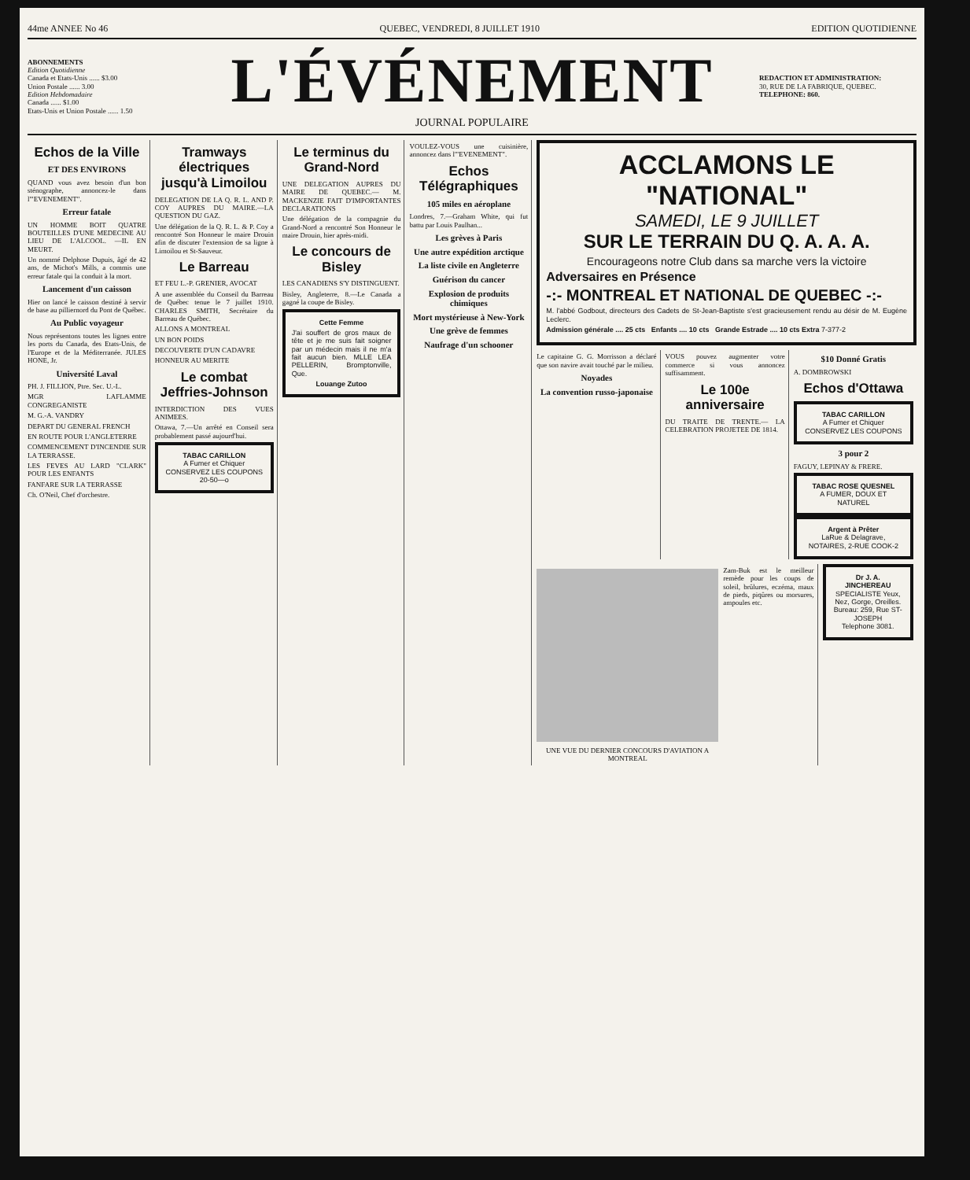44me ANNEE No 46 QUEBEC, VENDREDI, 8 JUILLET 1910 EDITION QUOTIDIENNE
ABONNEMENTS
Edition Quotidienne
Canada et Etats-Unis ...... $3.00
Union Postale ...... 3.00
Edition Hebdomadaire
Canada ...... $1.00
Etats-Unis et Union Postale ...... 1.50
L'ÉVÉNEMENT
JOURNAL POPULAIRE
REDACTION ET ADMINISTRATION:
30, RUE DE LA FABRIQUE, QUEBEC.
TELEPHONE: 860.
Echos de la Ville
ET DES ENVIRONS
QUAND vous avez besoin d'un bon sténographe, annoncez-le dans l'"EVENEMENT".
Erreur fatale
UN HOMME BOIT QUATRE BOUTEILLES D'UNE MEDECINE AU LIEU DE L'ALCOOL. —IL EN MEURT.
Un nommé Delphose Dupuis, âgé de 42 ans, de Michot's Mills, a commis une erreur fatale qui la conduit à la mort.
Lancement d'un caisson
Hier on lancé le caisson destiné à servir de base au pilliernord du Pont de Québec.
Au Public voyageur
Nous représentons toutes les lignes entre les ports du Canada, des Etats-Unis, de l'Europe et de la Méditerranée. JULES HONE, Jr.
Université Laval
PH. J. FILLION, Ptre. Sec. U.-L.
MGR LAFLAMME CONGREGANISTE
M. G.-A. VANDRY
DEPART DU GENERAL FRENCH
EN ROUTE POUR L'ANGLETERRE
COMMENCEMENT D'INCENDIE SUR LA TERRASSE.
LES FEVES AU LARD "CLARK" POUR LES ENFANTS
FANFARE SUR LA TERRASSE
Ch. O'Neil, Chef d'orchestre.
Tramways électriques jusqu'à Limoilou
DELEGATION DE LA Q. R. L. AND P. COY AUPRES DU MAIRE.—LA QUESTION DU GAZ.
Une délégation de la Q. R. L. & P. Coy a rencontré Son Honneur le maire Drouin afin de discuter l'extension de sa ligne à Limoilou et St-Sauveur.
Le Barreau
ET FEU L.-P. GRENIER, AVOCAT
A une assemblée du Conseil du Barreau de Québec tenue le 7 juillet 1910. CHARLES SMITH, Secrétaire du Barreau de Québec.
ALLONS A MONTREAL
UN BON POIDS
DECOUVERTE D'UN CADAVRE
HONNEUR AU MERITE
Le combat Jeffries-Johnson
INTERDICTION DES VUES ANIMEES.
Ottawa, 7.—Un arrêté en Conseil sera probablement passé aujourd'hui.
TABAC CARILLON
A Fumer et Chiquer
CONSERVEZ LES COUPONS
20-50—o
Le terminus du Grand-Nord
UNE DELEGATION AUPRES DU MAIRE DE QUEBEC.— M. MACKENZIE FAIT D'IMPORTANTES DECLARATIONS
Une délégation de la compagnie du Grand-Nord a rencontré Son Honneur le maire Drouin, hier après-midi.
Le concours de Bisley
LES CANADIENS S'Y DISTINGUENT.
Bisley, Angleterre, 8.—Le Canada a gagné la coupe de Bisley.
Cette Femme
J'ai souffert de gros maux de tête et je me suis fait soigner par un médecin mais il ne m'a fait aucun bien. MLLE LEA PELLERIN, Bromptonville, Que.
Louange Zutoo
VOULEZ-VOUS une cuisinière, annoncez dans l'"EVENEMENT".
Echos Télégraphiques
105 miles en aéroplane
Londres, 7.—Graham White, qui fut battu par Louis Paulhan...
Les grèves à Paris
Une autre expédition arctique
La liste civile en Angleterre
Guérison du cancer
Explosion de produits chimiques
Mort mystérieuse à New-York
Une grève de femmes
Naufrage d'un schooner
ACCLAMONS LE "NATIONAL"
SAMEDI, LE 9 JUILLET
SUR LE TERRAIN DU Q. A. A. A.
Encourageons notre Club dans sa marche vers la victoire
Adversaires en Présence
-:- MONTREAL ET NATIONAL DE QUEBEC -:-
M. l'abbé Godbout, directeurs des Cadets de St-Jean-Baptiste s'est gracieusement rendu au désir de M. Eugène Leclerc.
Admission générale .... 25 cts Enfants .... 10 cts Grande Estrade .... 10 cts Extra 7-377-2
Le capitaine G. G. Morrisson a déclaré que son navire avait touché par le milieu.
Noyades
La convention russo-japonaise
VOUS pouvez augmenter votre commerce si vous annoncez suffisamment.
Le 100e anniversaire
DU TRAITE DE TRENTE.— LA CELEBRATION PROJETEE DE 1814.
$10 Donné Gratis
A. DOMBROWSKI
Echos d'Ottawa
TABAC CARILLON
A Fumer et Chiquer
CONSERVEZ LES COUPONS
3 pour 2
FAGUY, LEPINAY & FRERE.
TABAC ROSE QUESNEL
A FUMER, DOUX ET NATUREL
Argent à Prêter
LaRue & Delagrave, NOTAIRES, 2-RUE COOK-2
UNE VUE DU DERNIER CONCOURS D'AVIATION A MONTREAL
Zam-Buk est le meilleur remède pour les coups de soleil, brûlures, eczéma, maux de pieds, piqûres ou morsures, ampoules etc.
Dr J. A. JINCHEREAU
SPECIALISTE Yeux, Nez, Gorge, Oreilles.
Bureau: 259, Rue ST-JOSEPH
Telephone 3081.